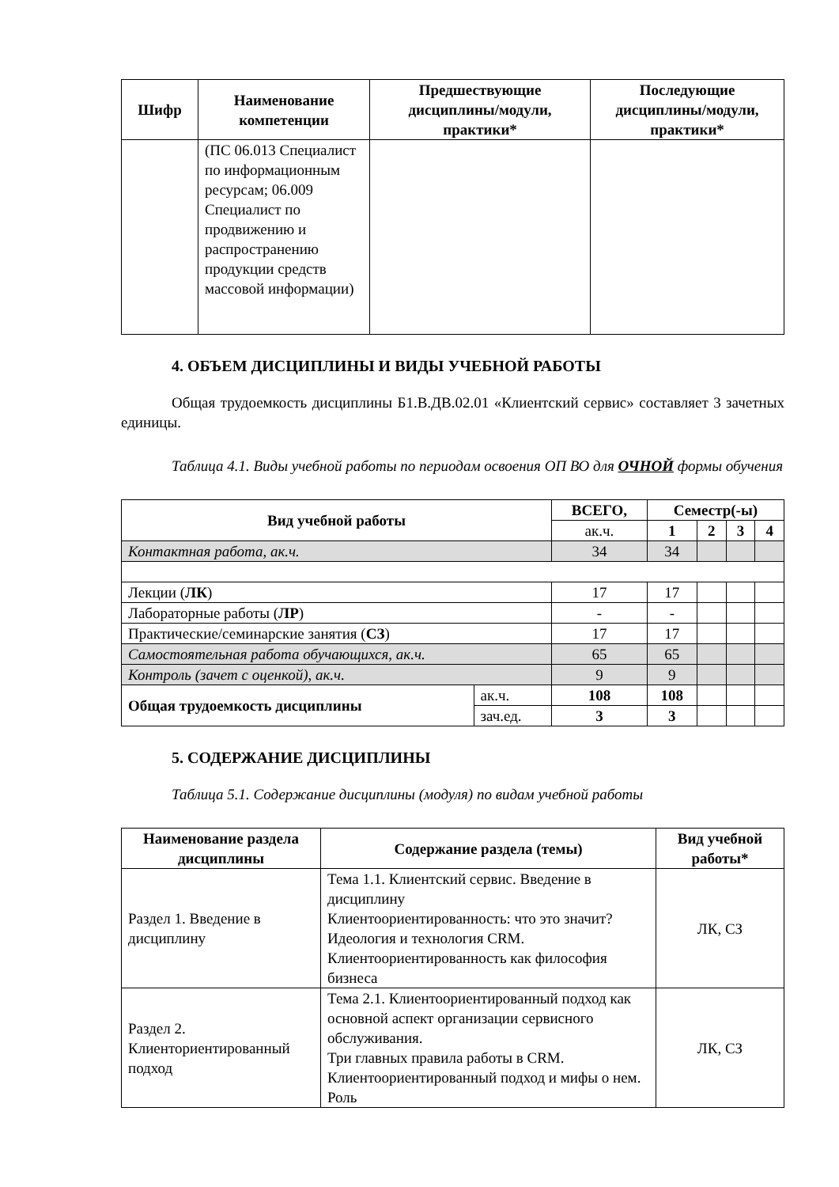| Шифр | Наименование компетенции | Предшествующие дисциплины/модули, практики* | Последующие дисциплины/модули, практики* |
| --- | --- | --- | --- |
| | (ПС 06.013 Специалист по информационным ресурсам; 06.009 Специалист по продвижению и распространению продукции средств массовой информации) | | |
4. ОБЪЕМ ДИСЦИПЛИНЫ И ВИДЫ УЧЕБНОЙ РАБОТЫ
Общая трудоемкость дисциплины Б1.В.ДВ.02.01 «Клиентский сервис» составляет 3 зачетных единицы.
Таблица 4.1. Виды учебной работы по периодам освоения ОП ВО для ОЧНОЙ формы обучения
| Вид учебной работы | | ВСЕГО, | Семестр(-ы) | | | |
| --- | --- | --- | --- | --- | --- | --- |
| | | ак.ч. | 1 | 2 | 3 | 4 |
| Контактная работа, ак.ч. | | 34 | 34 | | | |
| Лекции ( ЛК ) | | 17 | 17 | | | |
| Лабораторные работы ( ЛР ) | | - | - | | | |
| Практические/семинарские занятия ( СЗ ) | | 17 | 17 | | | |
| Самостоятельная работа обучающихся, ак.ч. | | 65 | 65 | | | |
| Контроль (зачет с оценкой), ак.ч. | | 9 | 9 | | | |
| Общая трудоемкость дисциплины | ак.ч. | 108 | 108 | | | |
| | зач.ед. | 3 | 3 | | | |
5. СОДЕРЖАНИЕ ДИСЦИПЛИНЫ
Таблица 5.1. Содержание дисциплины (модуля) по видам учебной работы
| Наименование раздела дисциплины | Содержание раздела (темы) | Вид учебной работы* |
| --- | --- | --- |
| Раздел 1. Введение в дисциплину | Тема 1.1. Клиентский сервис. Введение в дисциплину Клиентоориентированность: что это значит? Идеология и технология CRM. Клиентоориентированность как философия бизнеса | ЛК, СЗ |
| Раздел 2. Клиенториентированный подход | Тема 2.1. Клиентоориентированный подход как основной аспект организации сервисного обслуживания. Три главных правила работы в CRM. Клиентоориентированный подход и мифы о нем. Роль | ЛК, СЗ |